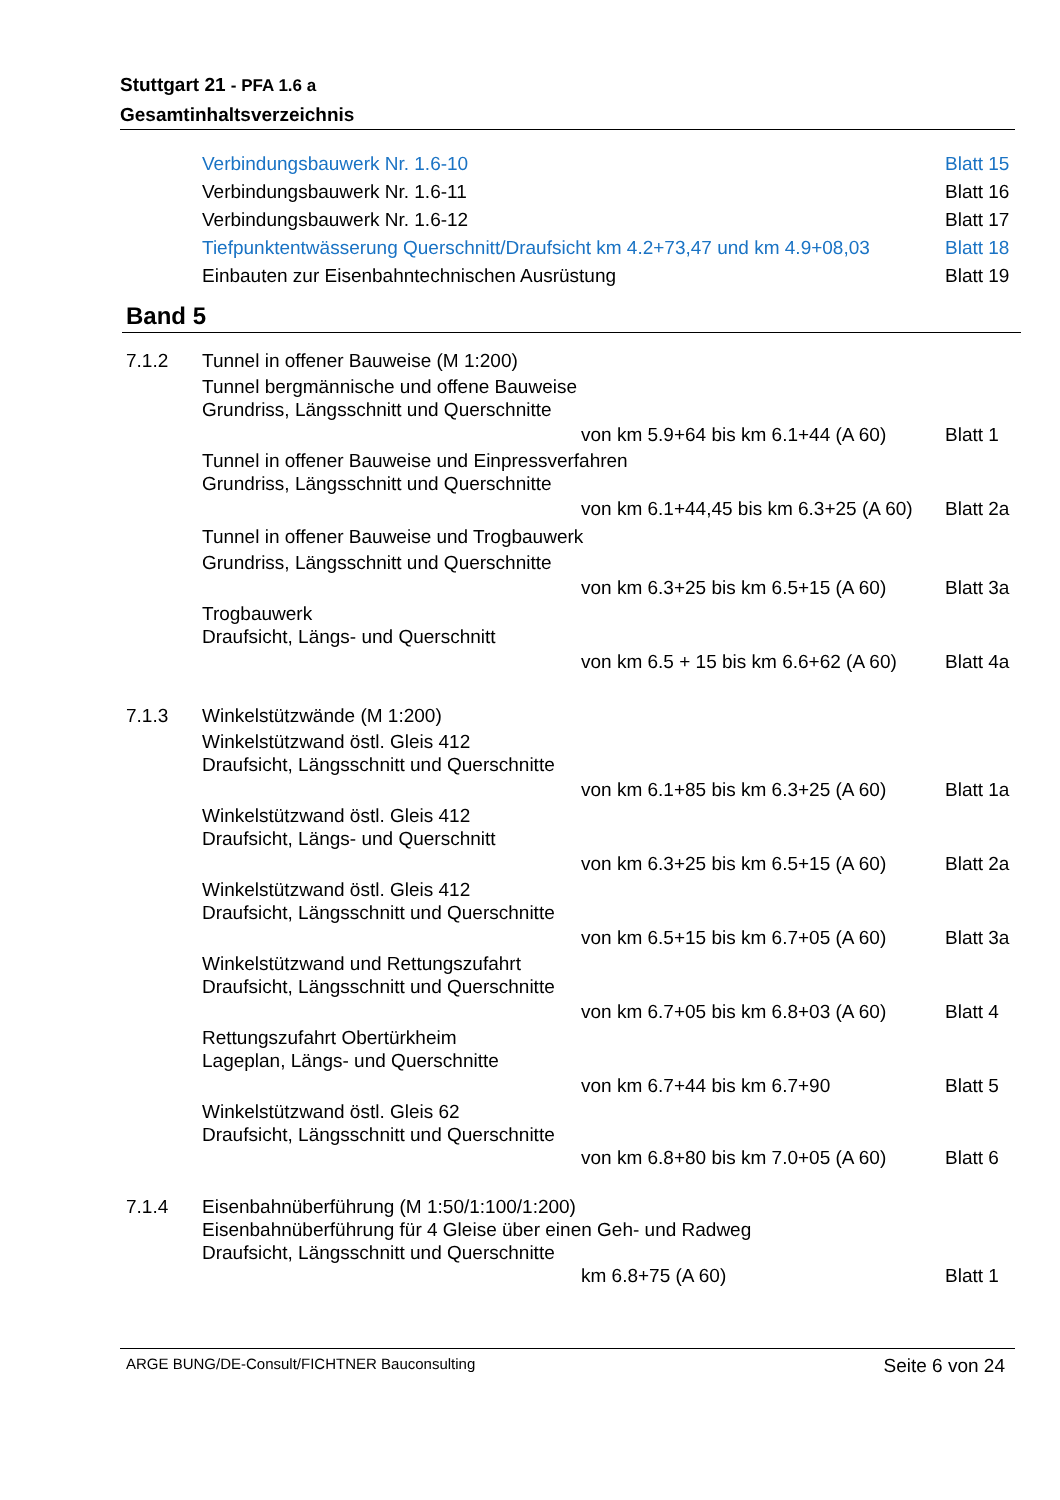Stuttgart 21 - PFA 1.6 a
Gesamtinhaltsverzeichnis
Verbindungsbauwerk Nr. 1.6-10 Blatt 15
Verbindungsbauwerk Nr. 1.6-11 Blatt 16
Verbindungsbauwerk Nr. 1.6-12 Blatt 17
Tiefpunktentwässerung Querschnitt/Draufsicht km 4.2+73,47 und km 4.9+08,03 Blatt 18
Einbauten zur Eisenbahntechnischen Ausrüstung Blatt 19
Band 5
7.1.2 Tunnel in offener Bauweise (M 1:200)
Tunnel bergmännische und offene Bauweise
Grundriss, Längsschnitt und Querschnitte
von km 5.9+64 bis km 6.1+44 (A 60) Blatt 1
Tunnel in offener Bauweise und Einpressverfahren
Grundriss, Längsschnitt und Querschnitte
von km 6.1+44,45 bis km 6.3+25 (A 60) Blatt 2a
Tunnel in offener Bauweise und Trogbauwerk
Grundriss, Längsschnitt und Querschnitte
von km 6.3+25 bis km 6.5+15 (A 60) Blatt 3a
Trogbauwerk
Draufsicht, Längs- und Querschnitt
von km 6.5 + 15 bis km 6.6+62 (A 60) Blatt 4a
7.1.3 Winkelstützwände (M 1:200)
Winkelstützwand östl. Gleis 412
Draufsicht, Längsschnitt und Querschnitte
von km 6.1+85 bis km 6.3+25 (A 60) Blatt 1a
Winkelstützwand östl. Gleis 412
Draufsicht, Längs- und Querschnitt
von km 6.3+25 bis km 6.5+15 (A 60) Blatt 2a
Winkelstützwand östl. Gleis 412
Draufsicht, Längsschnitt und Querschnitte
von km 6.5+15 bis km 6.7+05 (A 60) Blatt 3a
Winkelstützwand und Rettungszufahrt
Draufsicht, Längsschnitt und Querschnitte
von km 6.7+05 bis km 6.8+03 (A 60) Blatt 4
Rettungszufahrt Obertürkheim
Lageplan, Längs- und Querschnitte
von km 6.7+44 bis km 6.7+90 Blatt 5
Winkelstützwand östl. Gleis 62
Draufsicht, Längsschnitt und Querschnitte
von km 6.8+80 bis km 7.0+05 (A 60) Blatt 6
7.1.4 Eisenbahnüberführung (M 1:50/1:100/1:200)
Eisenbahnüberführung für 4 Gleise über einen Geh- und Radweg
Draufsicht, Längsschnitt und Querschnitte
km 6.8+75 (A 60) Blatt 1
ARGE BUNG/DE-Consult/FICHTNER Bauconsulting Seite 6 von 24